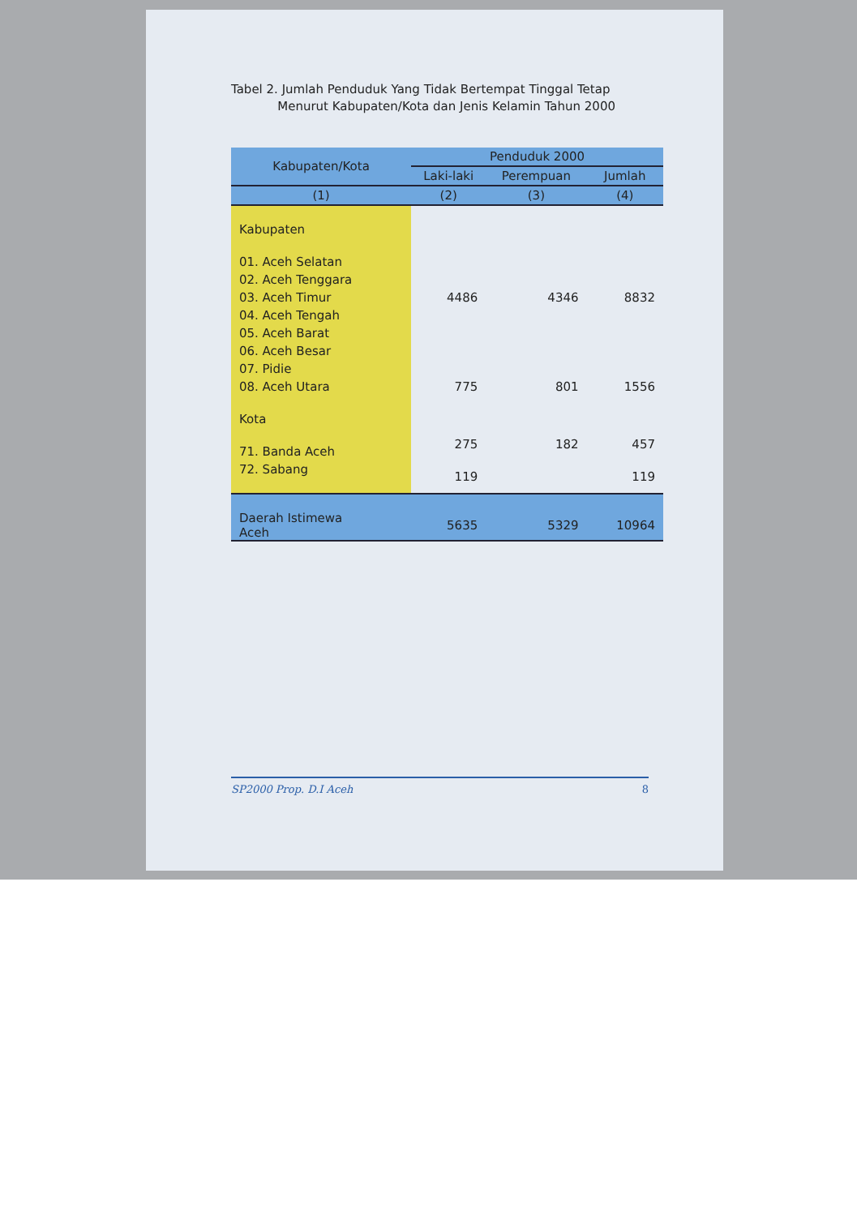Tabel 2. Jumlah Penduduk Yang Tidak Bertempat Tinggal Tetap
Menurut Kabupaten/Kota dan Jenis Kelamin Tahun 2000
| Kabupaten/Kota | Penduduk 2000 | | |
| --- | --- | --- | --- |
| | Laki-laki | Perempuan | Jumlah |
| (1) | (2) | (3) | (4) |
| Kabupaten | | | |
| 01. Aceh Selatan | | | |
| 02. Aceh Tenggara | | | |
| 03. Aceh Timur | 4486 | 4346 | 8832 |
| 04. Aceh Tengah | | | |
| 05. Aceh Barat | | | |
| 06. Aceh Besar | | | |
| 07. Pidie | | | |
| 08. Aceh Utara | 775 | 801 | 1556 |
| Kota | | | |
| 71. Banda Aceh | 275 | 182 | 457 |
| 72. Sabang | 119 | | 119 |
| Daerah Istimewa Aceh | 5635 | 5329 | 10964 |
SP2000 Prop. D.I Aceh 8